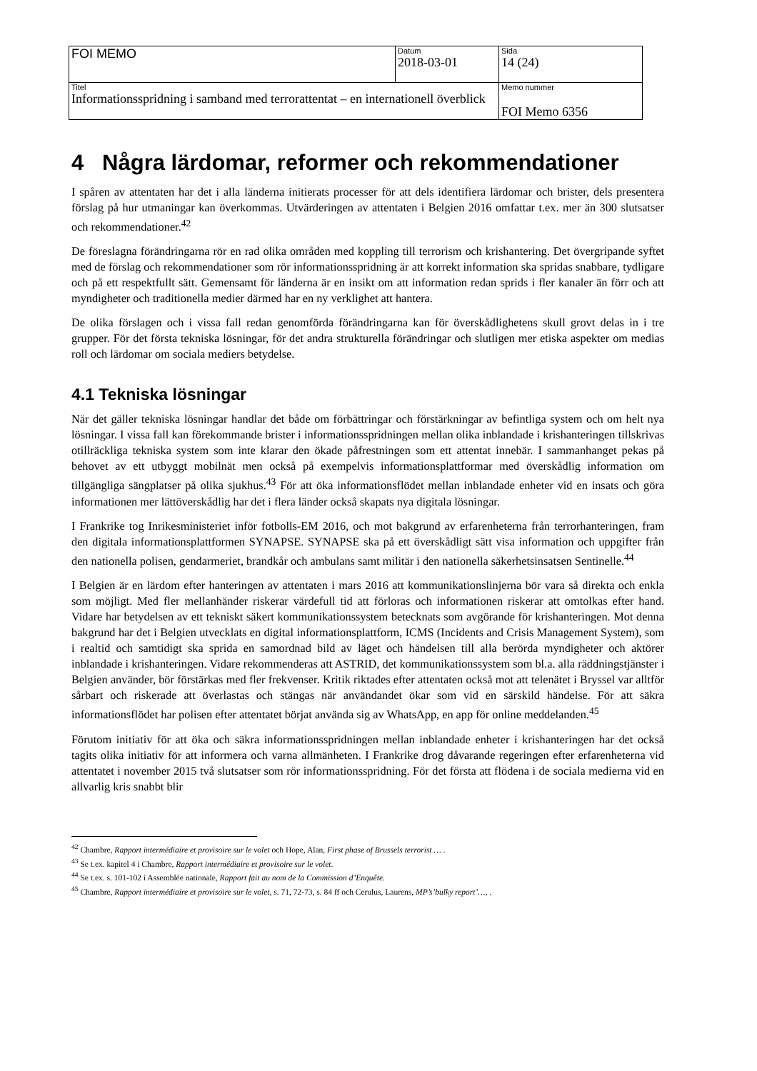| FOI MEMO | Datum 2018-03-01 | Sida 14 (24) |
| Titel Informationsspridning i samband med terrorattentat – en internationell överblick | | Memo nummer FOI Memo 6356 |
4 Några lärdomar, reformer och rekommendationer
I spåren av attentaten har det i alla länderna initierats processer för att dels identifiera lärdomar och brister, dels presentera förslag på hur utmaningar kan överkommas. Utvärderingen av attentaten i Belgien 2016 omfattar t.ex. mer än 300 slutsatser och rekommendationer.<sup>42</sup>
De föreslagna förändringarna rör en rad olika områden med koppling till terrorism och krishantering. Det övergripande syftet med de förslag och rekommendationer som rör informationsspridning är att korrekt information ska spridas snabbare, tydligare och på ett respektfullt sätt. Gemensamt för länderna är en insikt om att information redan sprids i fler kanaler än förr och att myndigheter och traditionella medier därmed har en ny verklighet att hantera.
De olika förslagen och i vissa fall redan genomförda förändringarna kan för överskådlighetens skull grovt delas in i tre grupper. För det första tekniska lösningar, för det andra strukturella förändringar och slutligen mer etiska aspekter om medias roll och lärdomar om sociala mediers betydelse.
4.1 Tekniska lösningar
När det gäller tekniska lösningar handlar det både om förbättringar och förstärkningar av befintliga system och om helt nya lösningar. I vissa fall kan förekommande brister i informationsspridningen mellan olika inblandade i krishanteringen tillskrivas otillräckliga tekniska system som inte klarar den ökade påfrestningen som ett attentat innebär. I sammanhanget pekas på behovet av ett utbyggt mobilnät men också på exempelvis informationsplattformar med överskådlig information om tillgängliga sängplatser på olika sjukhus.<sup>43</sup> För att öka informationsflödet mellan inblandade enheter vid en insats och göra informationen mer lättöverskådlig har det i flera länder också skapats nya digitala lösningar.
I Frankrike tog Inrikesministeriet inför fotbolls-EM 2016, och mot bakgrund av erfarenheterna från terrorhanteringen, fram den digitala informationsplattformen SYNAPSE. SYNAPSE ska på ett överskådligt sätt visa information och uppgifter från den nationella polisen, gendarmeriet, brandkår och ambulans samt militär i den nationella säkerhetsinsatsen Sentinelle.<sup>44</sup>
I Belgien är en lärdom efter hanteringen av attentaten i mars 2016 att kommunikationslinjerna bör vara så direkta och enkla som möjligt. Med fler mellanhänder riskerar värdefull tid att förloras och informationen riskerar att omtolkas efter hand. Vidare har betydelsen av ett tekniskt säkert kommunikationssystem betecknats som avgörande för krishanteringen. Mot denna bakgrund har det i Belgien utvecklats en digital informationsplattform, ICMS (Incidents and Crisis Management System), som i realtid och samtidigt ska sprida en samordnad bild av läget och händelsen till alla berörda myndigheter och aktörer inblandade i krishanteringen. Vidare rekommenderas att ASTRID, det kommunikationssystem som bl.a. alla räddningstjänster i Belgien använder, bör förstärkas med fler frekvenser. Kritik riktades efter attentaten också mot att telenätet i Bryssel var alltför sårbart och riskerade att överlastas och stängas när användandet ökar som vid en särskild händelse. För att säkra informationsflödet har polisen efter attentatet börjat använda sig av WhatsApp, en app för online meddelanden.<sup>45</sup>
Förutom initiativ för att öka och säkra informationsspridningen mellan inblandade enheter i krishanteringen har det också tagits olika initiativ för att informera och varna allmänheten. I Frankrike drog dåvarande regeringen efter erfarenheterna vid attentatet i november 2015 två slutsatser som rör informationsspridning. För det första att flödena i de sociala medierna vid en allvarlig kris snabbt blir
<sup>42</sup> Chambre, Rapport intermédiaire et provisoire sur le volet och Hope, Alan, First phase of Brussels terrorist … .
<sup>43</sup> Se t.ex. kapitel 4 i Chambre, Rapport intermédiaire et provisoire sur le volet.
<sup>44</sup> Se t.ex. s. 101-102 i Assemblée nationale, Rapport fait au nom de la Commission d’Enquête.
<sup>45</sup> Chambre, Rapport intermédiaire et provisoire sur le volet, s. 71, 72-73, s. 84 ff och Cerulus, Laurens, MP’s’bulky report’…, .